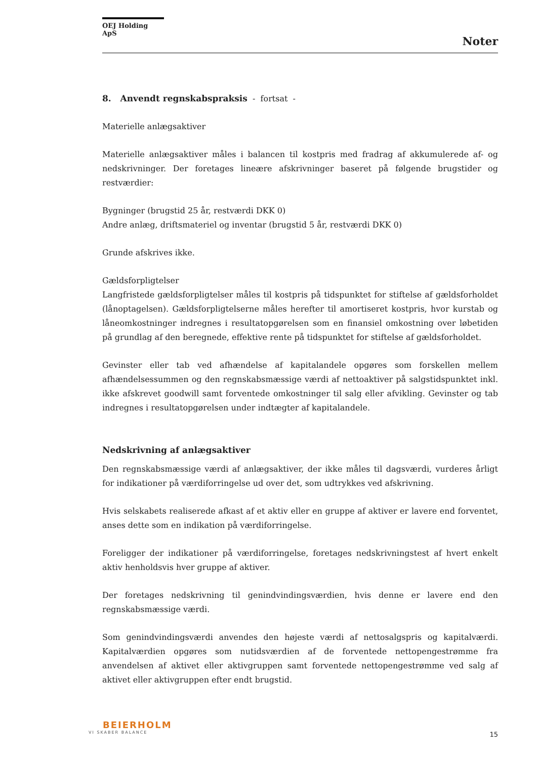OEJ Holding ApS
Noter
8. Anvendt regnskabspraksis - fortsat -
Materielle anlægsaktiver
Materielle anlægsaktiver måles i balancen til kostpris med fradrag af akkumulerede af- og nedskrivninger. Der foretages lineære afskrivninger baseret på følgende brugstider og restværdier:
Bygninger (brugstid 25 år, restværdi DKK 0)
Andre anlæg, driftsmateriel og inventar (brugstid 5 år, restværdi DKK 0)
Grunde afskrives ikke.
Gældsforpligtelser
Langfristede gældsforpligtelser måles til kostpris på tidspunktet for stiftelse af gældsforholdet (lånoptagelsen). Gældsforpligtelserne måles herefter til amortiseret kostpris, hvor kurstab og låneomkostninger indregnes i resultatopgørelsen som en finansiel omkostning over løbetiden på grundlag af den beregnede, effektive rente på tidspunktet for stiftelse af gældsforholdet.
Gevinster eller tab ved afhændelse af kapitalandele opgøres som forskellen mellem afhændelsessummen og den regnskabsmæssige værdi af nettoaktiver på salgstidspunktet inkl. ikke afskrevet goodwill samt forventede omkostninger til salg eller afvikling. Gevinster og tab indregnes i resultatopgørelsen under indtægter af kapitalandele.
Nedskrivning af anlægsaktiver
Den regnskabsmæssige værdi af anlægsaktiver, der ikke måles til dagsværdi, vurderes årligt for indikationer på værdiforringelse ud over det, som udtrykkes ved afskrivning.
Hvis selskabets realiserede afkast af et aktiv eller en gruppe af aktiver er lavere end forventet, anses dette som en indikation på værdiforringelse.
Foreligger der indikationer på værdiforringelse, foretages nedskrivningstest af hvert enkelt aktiv henholdsvis hver gruppe af aktiver.
Der foretages nedskrivning til genindvindingsværdien, hvis denne er lavere end den regnskabsmæssige værdi.
Som genindvindingsværdi anvendes den højeste værdi af nettosalgspris og kapitalværdi. Kapitalværdien opgøres som nutidsværdien af de forventede nettopengestrømme fra anvendelsen af aktivet eller aktivgruppen samt forventede nettopengestrømme ved salg af aktivet eller aktivgruppen efter endt brugstid.
BEIERHOLM
VI SKABER BALANCE
15